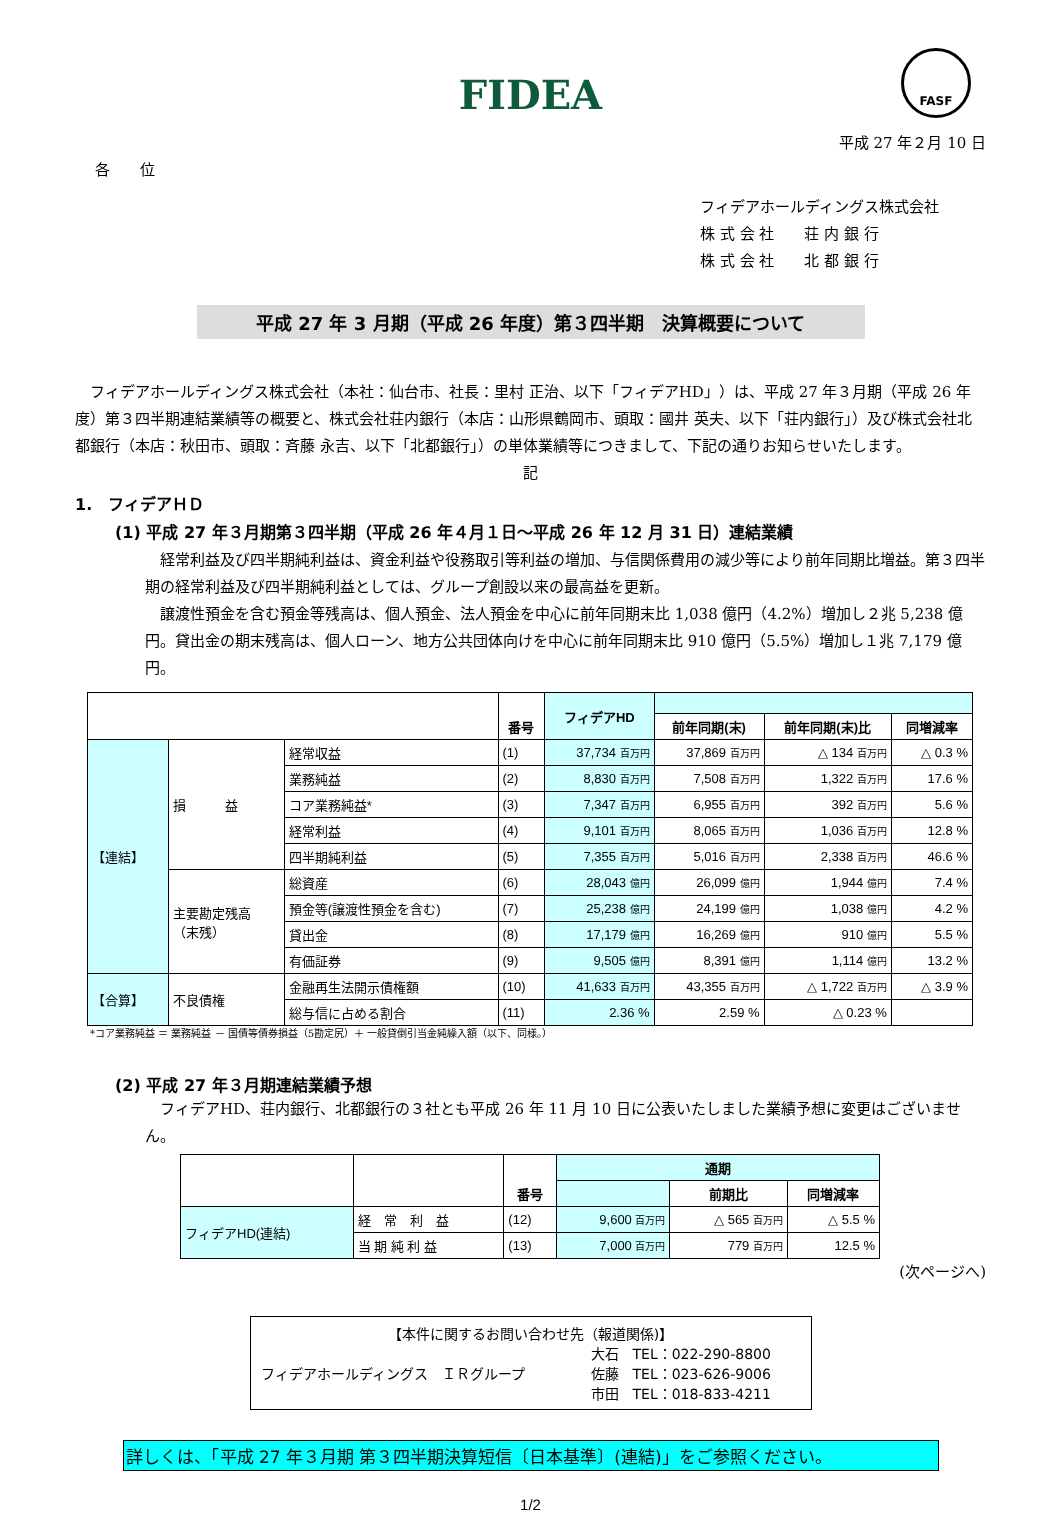FIDEA
FASF
平成 27 年２月 10 日
各　　位
フィデアホールディングス株式会社
株 式 会 社　　荘 内 銀 行
株 式 会 社　　北 都 銀 行
平成 27 年 3 月期（平成 26 年度）第３四半期　決算概要について
　フィデアホールディングス株式会社（本社：仙台市、社長：里村 正治、以下「フィデアHD」）は、平成 27 年３月期（平成 26 年度）第３四半期連結業績等の概要と、株式会社荘内銀行（本店：山形県鶴岡市、頭取：國井 英夫、以下「荘内銀行」）及び株式会社北都銀行（本店：秋田市、頭取：斉藤 永吉、以下「北都銀行」）の単体業績等につきまして、下記の通りお知らせいたします。
記
1.　フィデアＨＤ
(1) 平成 27 年３月期第３四半期（平成 26 年４月１日～平成 26 年 12 月 31 日）連結業績
　経常利益及び四半期純利益は、資金利益や役務取引等利益の増加、与信関係費用の減少等により前年同期比増益。第３四半期の経常利益及び四半期純利益としては、グループ創設以来の最高益を更新。
　譲渡性預金を含む預金等残高は、個人預金、法人預金を中心に前年同期末比 1,038 億円（4.2%）増加し２兆 5,238 億円。貸出金の期末残高は、個人ローン、地方公共団体向けを中心に前年同期末比 910 億円（5.5%）増加し１兆 7,179 億円。
| | | | 番号 | フィデアHD | | | |
| --- | --- | --- | --- | --- | --- | --- | --- |
| | | | | | 前年同期(末) | 前年同期(末)比 | 同増減率 |
| 【連結】 | 損 益 | 経常収益 | (1) | 37,734 百万円 | 37,869 百万円 | △ 134 百万円 | △ 0.3 % |
| | | 業務純益 | (2) | 8,830 百万円 | 7,508 百万円 | 1,322 百万円 | 17.6 % |
| | | コア業務純益* | (3) | 7,347 百万円 | 6,955 百万円 | 392 百万円 | 5.6 % |
| | | 経常利益 | (4) | 9,101 百万円 | 8,065 百万円 | 1,036 百万円 | 12.8 % |
| | | 四半期純利益 | (5) | 7,355 百万円 | 5,016 百万円 | 2,338 百万円 | 46.6 % |
| | 主要勘定残高 （末残） | 総資産 | (6) | 28,043 億円 | 26,099 億円 | 1,944 億円 | 7.4 % |
| | | 預金等(譲渡性預金を含む) | (7) | 25,238 億円 | 24,199 億円 | 1,038 億円 | 4.2 % |
| | | 貸出金 | (8) | 17,179 億円 | 16,269 億円 | 910 億円 | 5.5 % |
| | | 有価証券 | (9) | 9,505 億円 | 8,391 億円 | 1,114 億円 | 13.2 % |
| 【合算】 | 不良債権 | 金融再生法開示債権額 | (10) | 41,633 百万円 | 43,355 百万円 | △ 1,722 百万円 | △ 3.9 % |
| | | 総与信に占める割合 | (11) | 2.36 % | 2.59 % | △ 0.23 % | |
*コア業務純益 ＝ 業務純益 － 国債等債券損益（5勘定尻）＋ 一般貸倒引当金純繰入額（以下、同様。）
(2) 平成 27 年３月期連結業績予想
　フィデアHD、荘内銀行、北都銀行の３社とも平成 26 年 11 月 10 日に公表いたしました業績予想に変更はございません。
| | | 番号 | 通期 | | |
| --- | --- | --- | --- | --- | --- |
| | | | | 前期比 | 同増減率 |
| フィデアHD(連結) | 経 常 利 益 | (12) | 9,600 百万円 | △ 565 百万円 | △ 5.5 % |
| | 当 期 純 利 益 | (13) | 7,000 百万円 | 779 百万円 | 12.5 % |
(次ページへ)
【本件に関するお問い合わせ先（報道関係)】
フィデアホールディングス　ＩＲグループ 大石　TEL：022-290-8800
佐藤　TEL：023-626-9006
市田　TEL：018-833-4211
詳しくは、「平成 27 年３月期 第３四半期決算短信〔日本基準〕(連結)」をご参照ください。
1/2